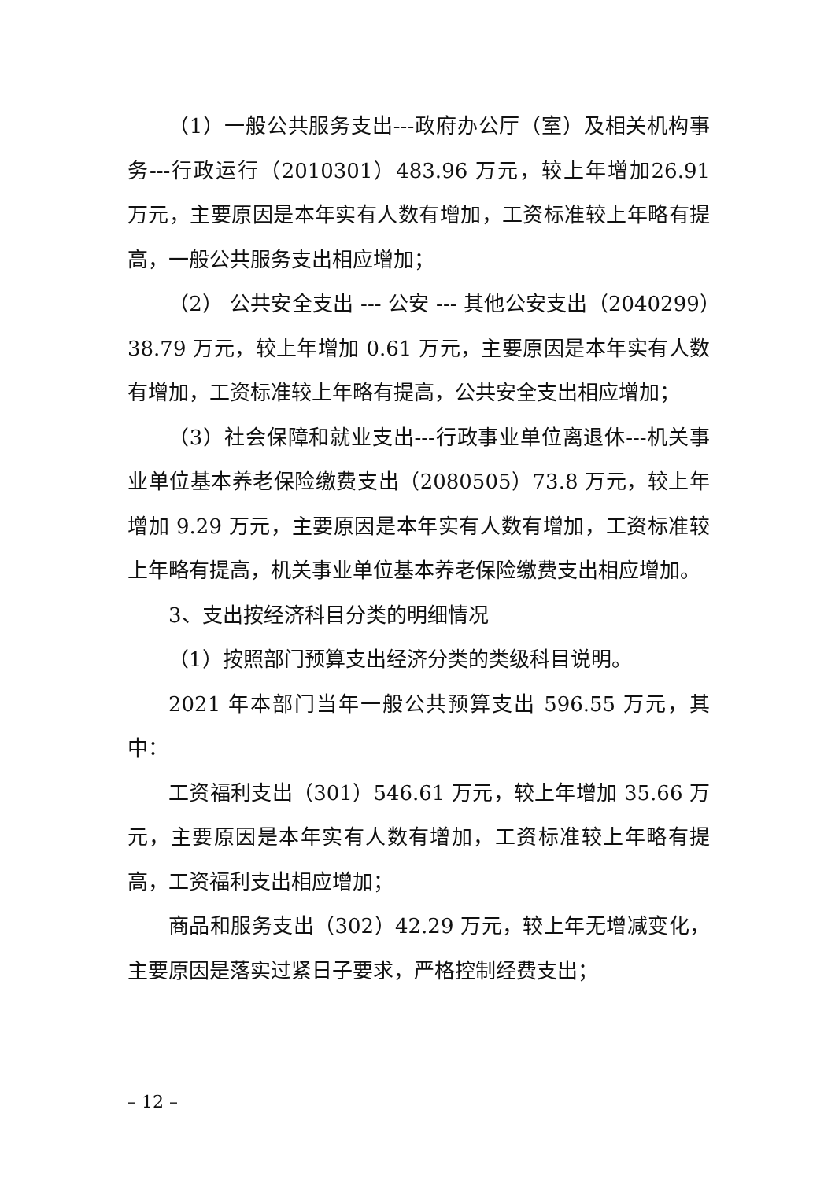（1）一般公共服务支出---政府办公厅（室）及相关机构事务---行政运行（2010301）483.96 万元，较上年增加26.91 万元，主要原因是本年实有人数有增加，工资标准较上年略有提高，一般公共服务支出相应增加；
（2） 公共安全支出 --- 公安 --- 其他公安支出（2040299）38.79 万元，较上年增加 0.61 万元，主要原因是本年实有人数有增加，工资标准较上年略有提高，公共安全支出相应增加；
（3）社会保障和就业支出---行政事业单位离退休---机关事业单位基本养老保险缴费支出（2080505）73.8 万元，较上年增加 9.29 万元，主要原因是本年实有人数有增加，工资标准较上年略有提高，机关事业单位基本养老保险缴费支出相应增加。
3、支出按经济科目分类的明细情况
（1）按照部门预算支出经济分类的类级科目说明。
2021 年本部门当年一般公共预算支出 596.55 万元，其中：
工资福利支出（301）546.61 万元，较上年增加 35.66 万元，主要原因是本年实有人数有增加，工资标准较上年略有提高，工资福利支出相应增加；
商品和服务支出（302）42.29 万元，较上年无增减变化，主要原因是落实过紧日子要求，严格控制经费支出；
– 12 –